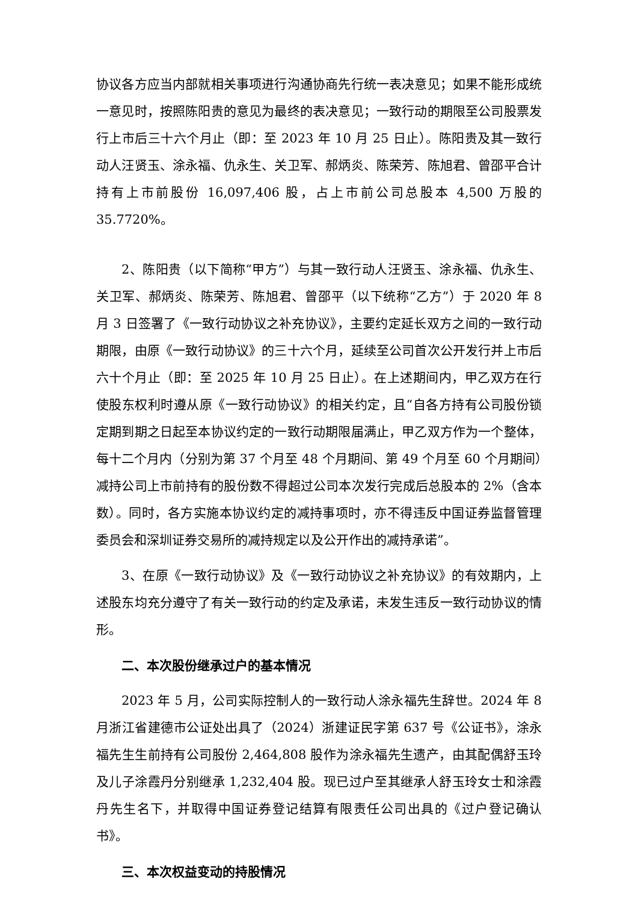协议各方应当内部就相关事项进行沟通协商先行统一表决意见；如果不能形成统一意见时，按照陈阳贵的意见为最终的表决意见；一致行动的期限至公司股票发行上市后三十六个月止（即：至 2023 年 10 月 25 日止）。陈阳贵及其一致行动人汪贤玉、涂永福、仇永生、关卫军、郝炳炎、陈荣芳、陈旭君、曾邵平合计持有上市前股份 16,097,406 股，占上市前公司总股本 4,500 万股的 35.7720%。
2、陈阳贵（以下简称“甲方”）与其一致行动人汪贤玉、涂永福、仇永生、关卫军、郝炳炎、陈荣芳、陈旭君、曾邵平（以下统称“乙方”）于 2020 年 8 月 3 日签署了《一致行动协议之补充协议》，主要约定延长双方之间的一致行动期限，由原《一致行动协议》的三十六个月，延续至公司首次公开发行并上市后六十个月止（即：至 2025 年 10 月 25 日止）。在上述期间内，甲乙双方在行使股东权利时遵从原《一致行动协议》的相关约定，且“自各方持有公司股份锁定期到期之日起至本协议约定的一致行动期限届满止，甲乙双方作为一个整体，每十二个月内（分别为第 37 个月至 48 个月期间、第 49 个月至 60 个月期间）减持公司上市前持有的股份数不得超过公司本次发行完成后总股本的 2%（含本数）。同时，各方实施本协议约定的减持事项时，亦不得违反中国证券监督管理委员会和深圳证券交易所的减持规定以及公开作出的减持承诺”。
3、在原《一致行动协议》及《一致行动协议之补充协议》的有效期内，上述股东均充分遵守了有关一致行动的约定及承诺，未发生违反一致行动协议的情形。
二、本次股份继承过户的基本情况
2023 年 5 月，公司实际控制人的一致行动人涂永福先生辞世。2024 年 8 月浙江省建德市公证处出具了（2024）浙建证民字第 637 号《公证书》，涂永福先生生前持有公司股份 2,464,808 股作为涂永福先生遗产，由其配偶舒玉玲及儿子涂霞丹分别继承 1,232,404 股。现已过户至其继承人舒玉玲女士和涂霞丹先生名下，并取得中国证券登记结算有限责任公司出具的《过户登记确认书》。
三、本次权益变动的持股情况